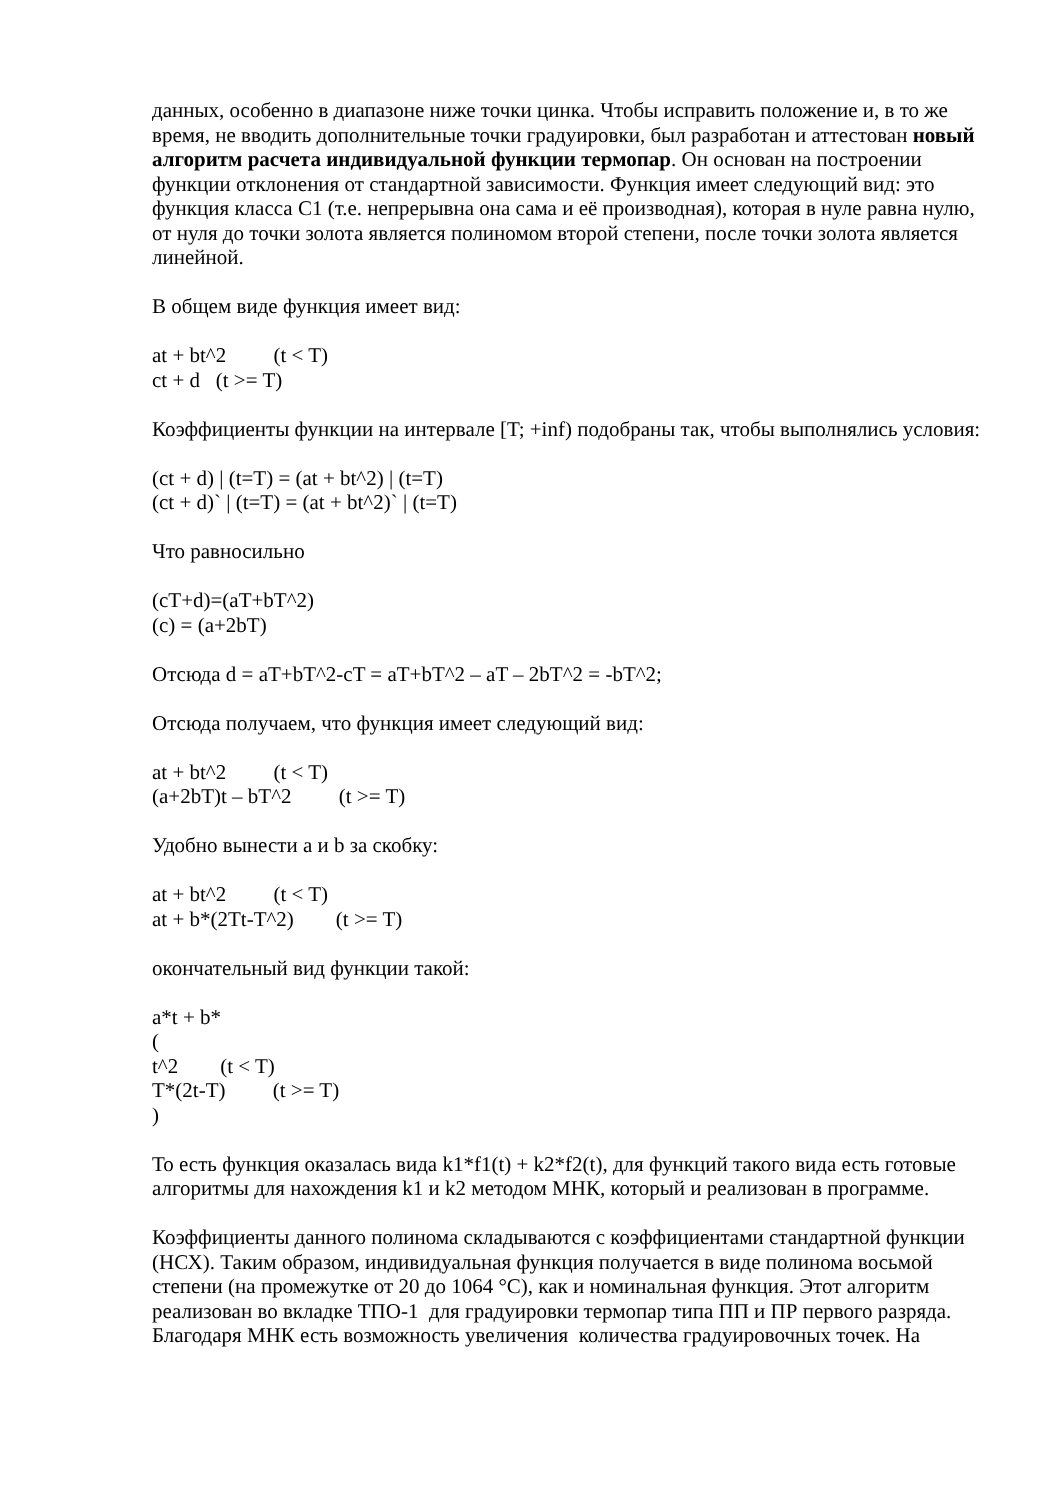данных, особенно в диапазоне ниже точки цинка. Чтобы исправить положение и, в то же время, не вводить дополнительные точки градуировки, был разработан и аттестован новый алгоритм расчета индивидуальной функции термопар. Он основан на построении функции отклонения от стандартной зависимости. Функция имеет следующий вид: это функция класса С1 (т.е. непрерывна она сама и её производная), которая в нуле равна нулю, от нуля до точки золота является полиномом второй степени, после точки золота является линейной.
В общем виде функция имеет вид:
at + bt^2 (t < T)
ct + d (t >= T)
Коэффициенты функции на интервале [T; +inf) подобраны так, чтобы выполнялись условия:
(ct + d) | (t=T) = (at + bt^2) | (t=T)
(ct + d)` | (t=T) = (at + bt^2)` | (t=T)
Что равносильно
(cT+d)=(aT+bT^2)
(c) = (a+2bT)
Отсюда d = aT+bT^2-cT = aT+bT^2 – aT – 2bT^2 = -bT^2;
Отсюда получаем, что функция имеет следующий вид:
at + bt^2 (t < T)
(a+2bT)t – bT^2 (t >= T)
Удобно вынести a и b за скобку:
at + bt^2 (t < T)
at + b*(2Tt-T^2) (t >= T)
окончательный вид функции такой:
a*t + b*
(
t^2 (t < T)
T*(2t-T) (t >= T)
)
То есть функция оказалась вида k1*f1(t) + k2*f2(t), для функций такого вида есть готовые алгоритмы для нахождения k1 и k2 методом МНК, который и реализован в программе.
Коэффициенты данного полинома складываются с коэффициентами стандартной функции (НСХ). Таким образом, индивидуальная функция получается в виде полинома восьмой степени (на промежутке от 20 до 1064 °С), как и номинальная функция. Этот алгоритм реализован во вкладке ТПО-1 для градуировки термопар типа ПП и ПР первого разряда. Благодаря МНК есть возможность увеличения количества градуировочных точек. На